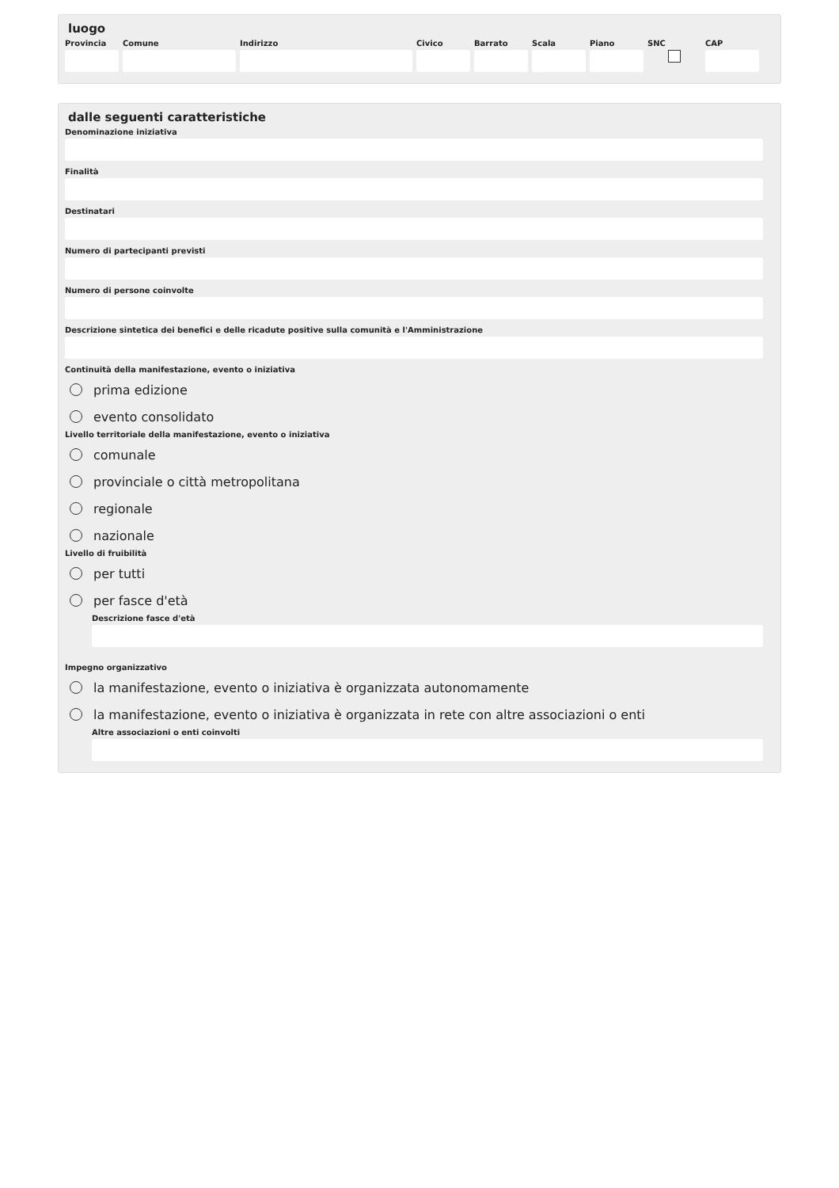luogo
Provincia
Comune Indirizzo Civico Barrato Scala Piano SNC CAP
dalle seguenti caratteristiche
Denominazione iniziativa
Finalità
Destinatari
Numero di partecipanti previsti
Numero di persone coinvolte
Descrizione sintetica dei benefici e delle ricadute positive sulla comunità e l'Amministrazione
Continuità della manifestazione, evento o iniziativa
prima edizione
evento consolidato
Livello territoriale della manifestazione, evento o iniziativa
comunale
provinciale o città metropolitana
regionale
nazionale
Livello di fruibilità
per tutti
per fasce d'età
Descrizione fasce d'età
Impegno organizzativo
la manifestazione, evento o iniziativa è organizzata autonomamente
la manifestazione, evento o iniziativa è organizzata in rete con altre associazioni o enti
Altre associazioni o enti coinvolti